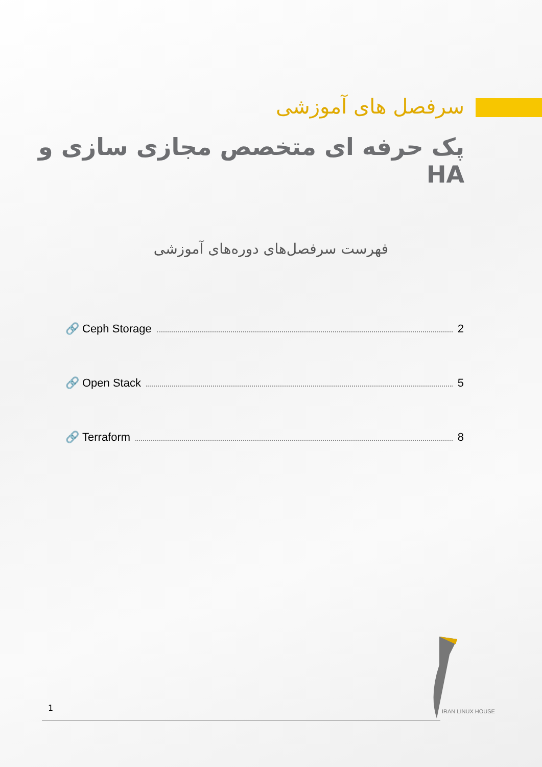سرفصل های آموزشی
پک حرفه ای متخصص مجازی سازی و HA
فهرست سرفصل‌های دوره‌های آموزشی
🔗 Ceph Storage 2
🔗 Open Stack 5
🔗 Terraform 8
1 IRAN LINUX HOUSE